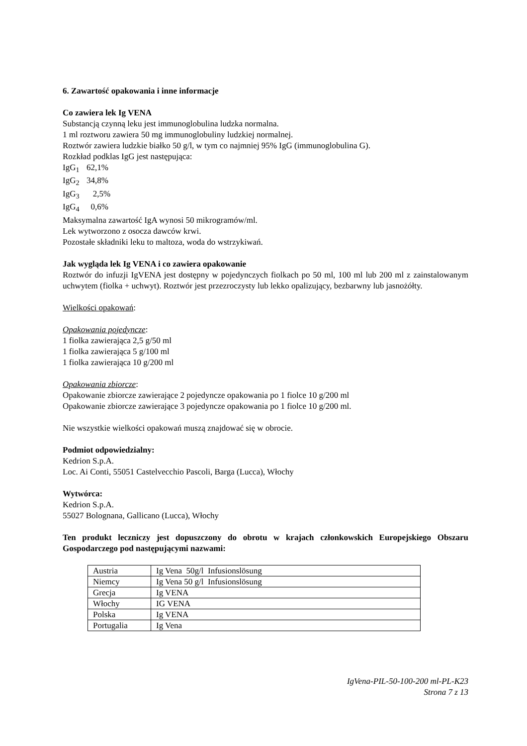6. Zawartość opakowania i inne informacje
Co zawiera lek Ig VENA
Substancją czynną leku jest immunoglobulina ludzka normalna.
1 ml roztworu zawiera 50 mg immunoglobuliny ludzkiej normalnej.
Roztwór zawiera ludzkie białko 50 g/l, w tym co najmniej 95% IgG (immunoglobulina G).
Rozkład podklas IgG jest następująca:
IgG<sub>1</sub> 62,1%
IgG<sub>2</sub> 34,8%
IgG<sub>3</sub> 2,5%
IgG<sub>4</sub> 0,6%
Maksymalna zawartość IgA wynosi 50 mikrogramów/ml.
Lek wytworzono z osocza dawców krwi.
Pozostałe składniki leku to maltoza, woda do wstrzykiwań.
Jak wygląda lek Ig VENA i co zawiera opakowanie
Roztwór do infuzji IgVENA jest dostępny w pojedynczych fiolkach po 50 ml, 100 ml lub 200 ml z zainstalowanym uchwytem (fiolka + uchwyt). Roztwór jest przezroczysty lub lekko opalizujący, bezbarwny lub jasnożółty.
Wielkości opakowań:
Opakowania pojedyncze:
1 fiolka zawierająca 2,5 g/50 ml
1 fiolka zawierająca 5 g/100 ml
1 fiolka zawierająca 10 g/200 ml
Opakowania zbiorcze:
Opakowanie zbiorcze zawierające 2 pojedyncze opakowania po 1 fiolce 10 g/200 ml
Opakowanie zbiorcze zawierające 3 pojedyncze opakowania po 1 fiolce 10 g/200 ml.
Nie wszystkie wielkości opakowań muszą znajdować się w obrocie.
Podmiot odpowiedzialny:
Kedrion S.p.A.
Loc. Ai Conti, 55051 Castelvecchio Pascoli, Barga (Lucca), Włochy
Wytwórca:
Kedrion S.p.A.
55027 Bolognana, Gallicano (Lucca), Włochy
Ten produkt leczniczy jest dopuszczony do obrotu w krajach członkowskich Europejskiego Obszaru Gospodarczego pod następującymi nazwami:
| Austria | Ig Vena 50g/l Infusionslösung |
| Niemcy | Ig Vena 50 g/l Infusionslösung |
| Grecja | Ig VENA |
| Włochy | IG VENA |
| Polska | Ig VENA |
| Portugalia | Ig Vena |
IgVena-PIL-50-100-200 ml-PL-K23
Strona 7 z 13